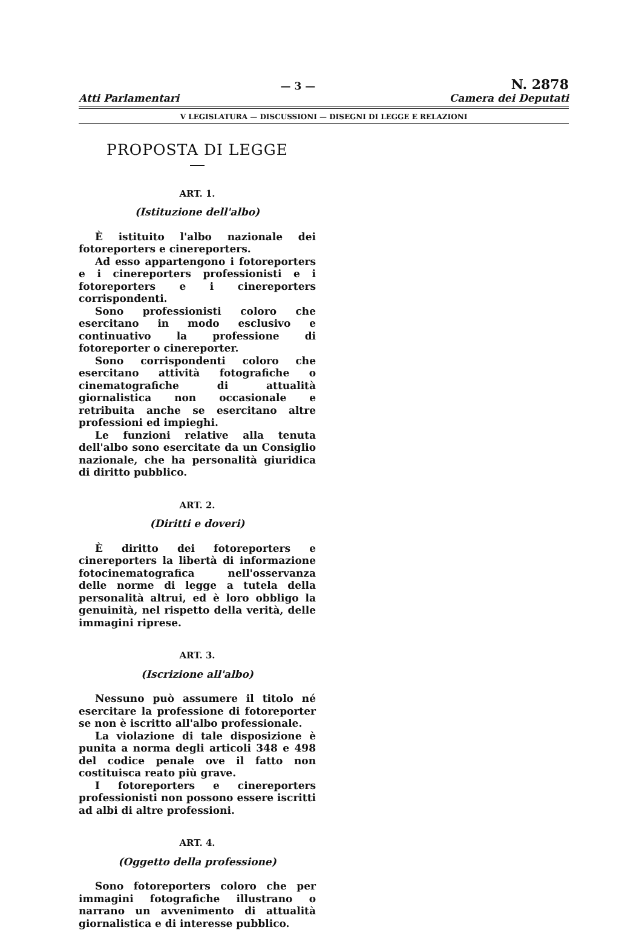x — 3 — N. 2878
Atti Parlamentari Camera dei Deputati
V LEGISLATURA — DISCUSSIONI — DISEGNI DI LEGGE E RELAZIONI
PROPOSTA DI LEGGE
ART. 1.
(Istituzione dell'albo)
È istituito l'albo nazionale dei fotoreporters e cinereporters.
Ad esso appartengono i fotoreporters e i cinereporters professionisti e i fotoreporters e i cinereporters corrispondenti.
Sono professionisti coloro che esercitano in modo esclusivo e continuativo la professione di fotoreporter o cinereporter.
Sono corrispondenti coloro che esercitano attività fotografiche o cinematografiche di attualità giornalistica non occasionale e retribuita anche se esercitano altre professioni ed impieghi.
Le funzioni relative alla tenuta dell'albo sono esercitate da un Consiglio nazionale, che ha personalità giuridica di diritto pubblico.
ART. 2.
(Diritti e doveri)
È diritto dei fotoreporters e cinereporters la libertà di informazione fotocinematografica nell'osservanza delle norme di legge a tutela della personalità altrui, ed è loro obbligo la genuinità, nel rispetto della verità, delle immagini riprese.
ART. 3.
(Iscrizione all'albo)
Nessuno può assumere il titolo né esercitare la professione di fotoreporter se non è iscritto all'albo professionale.
La violazione di tale disposizione è punita a norma degli articoli 348 e 498 del codice penale ove il fatto non costituisca reato più grave.
I fotoreporters e cinereporters professionisti non possono essere iscritti ad albi di altre professioni.
ART. 4.
(Oggetto della professione)
Sono fotoreporters coloro che per immagini fotografiche illustrano o narrano un avvenimento di attualità giornalistica e di interesse pubblico.